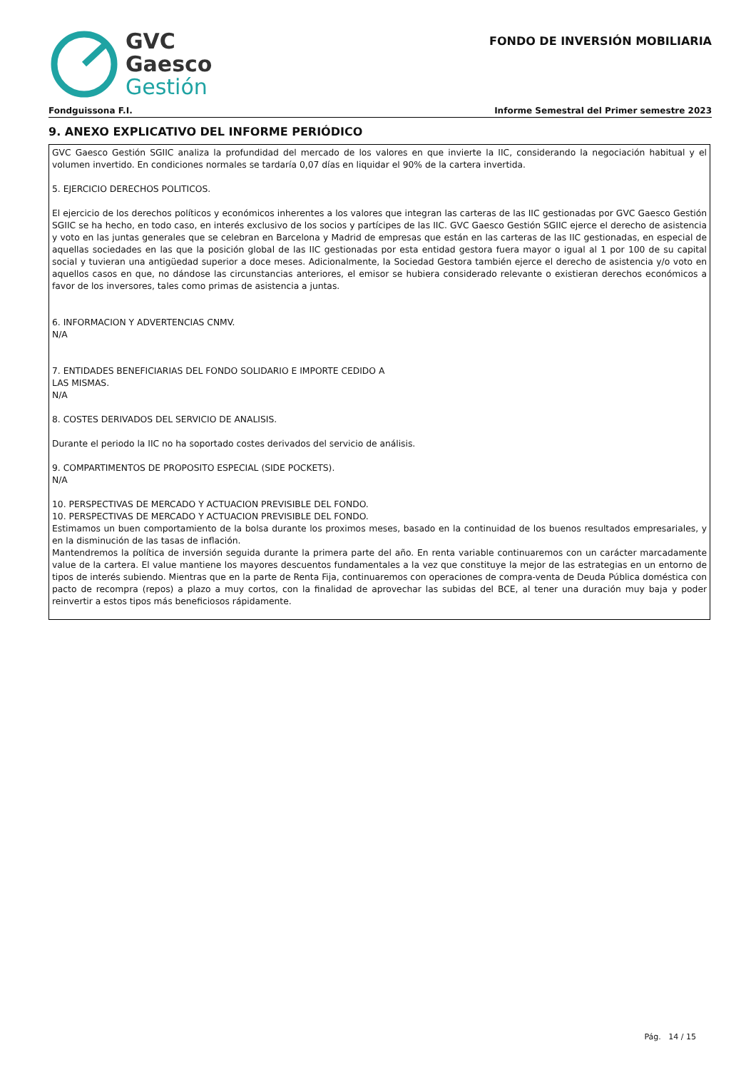GVC
Gaesco
Gestión
FONDO DE INVERSIÓN MOBILIARIA
Fondguissona F.I. Informe Semestral del Primer semestre 2023
9. ANEXO EXPLICATIVO DEL INFORME PERIÓDICO
GVC Gaesco Gestión SGIIC analiza la profundidad del mercado de los valores en que invierte la IIC, considerando la negociación habitual y el volumen invertido. En condiciones normales se tardaría 0,07 días en liquidar el 90% de la cartera invertida.
5. EJERCICIO DERECHOS POLITICOS.
El ejercicio de los derechos políticos y económicos inherentes a los valores que integran las carteras de las IIC gestionadas por GVC Gaesco Gestión SGIIC se ha hecho, en todo caso, en interés exclusivo de los socios y partícipes de las IIC. GVC Gaesco Gestión SGIIC ejerce el derecho de asistencia y voto en las juntas generales que se celebran en Barcelona y Madrid de empresas que están en las carteras de las IIC gestionadas, en especial de aquellas sociedades en las que la posición global de las IIC gestionadas por esta entidad gestora fuera mayor o igual al 1 por 100 de su capital social y tuvieran una antigüedad superior a doce meses. Adicionalmente, la Sociedad Gestora también ejerce el derecho de asistencia y/o voto en aquellos casos en que, no dándose las circunstancias anteriores, el emisor se hubiera considerado relevante o existieran derechos económicos a favor de los inversores, tales como primas de asistencia a juntas.
6. INFORMACION Y ADVERTENCIAS CNMV.
N/A
7. ENTIDADES BENEFICIARIAS DEL FONDO SOLIDARIO E IMPORTE CEDIDO A
LAS MISMAS.
N/A
8. COSTES DERIVADOS DEL SERVICIO DE ANALISIS.
Durante el periodo la IIC no ha soportado costes derivados del servicio de análisis.
9. COMPARTIMENTOS DE PROPOSITO ESPECIAL (SIDE POCKETS).
N/A
10. PERSPECTIVAS DE MERCADO Y ACTUACION PREVISIBLE DEL FONDO.
10. PERSPECTIVAS DE MERCADO Y ACTUACION PREVISIBLE DEL FONDO.
Estimamos un buen comportamiento de la bolsa durante los proximos meses, basado en la continuidad de los buenos resultados empresariales, y en la disminución de las tasas de inflación.
Mantendremos la política de inversión seguida durante la primera parte del año. En renta variable continuaremos con un carácter marcadamente value de la cartera. El value mantiene los mayores descuentos fundamentales a la vez que constituye la mejor de las estrategias en un entorno de tipos de interés subiendo. Mientras que en la parte de Renta Fija, continuaremos con operaciones de compra-venta de Deuda Pública doméstica con pacto de recompra (repos) a plazo a muy cortos, con la finalidad de aprovechar las subidas del BCE, al tener una duración muy baja y poder reinvertir a estos tipos más beneficiosos rápidamente.
Pág. 14 / 15